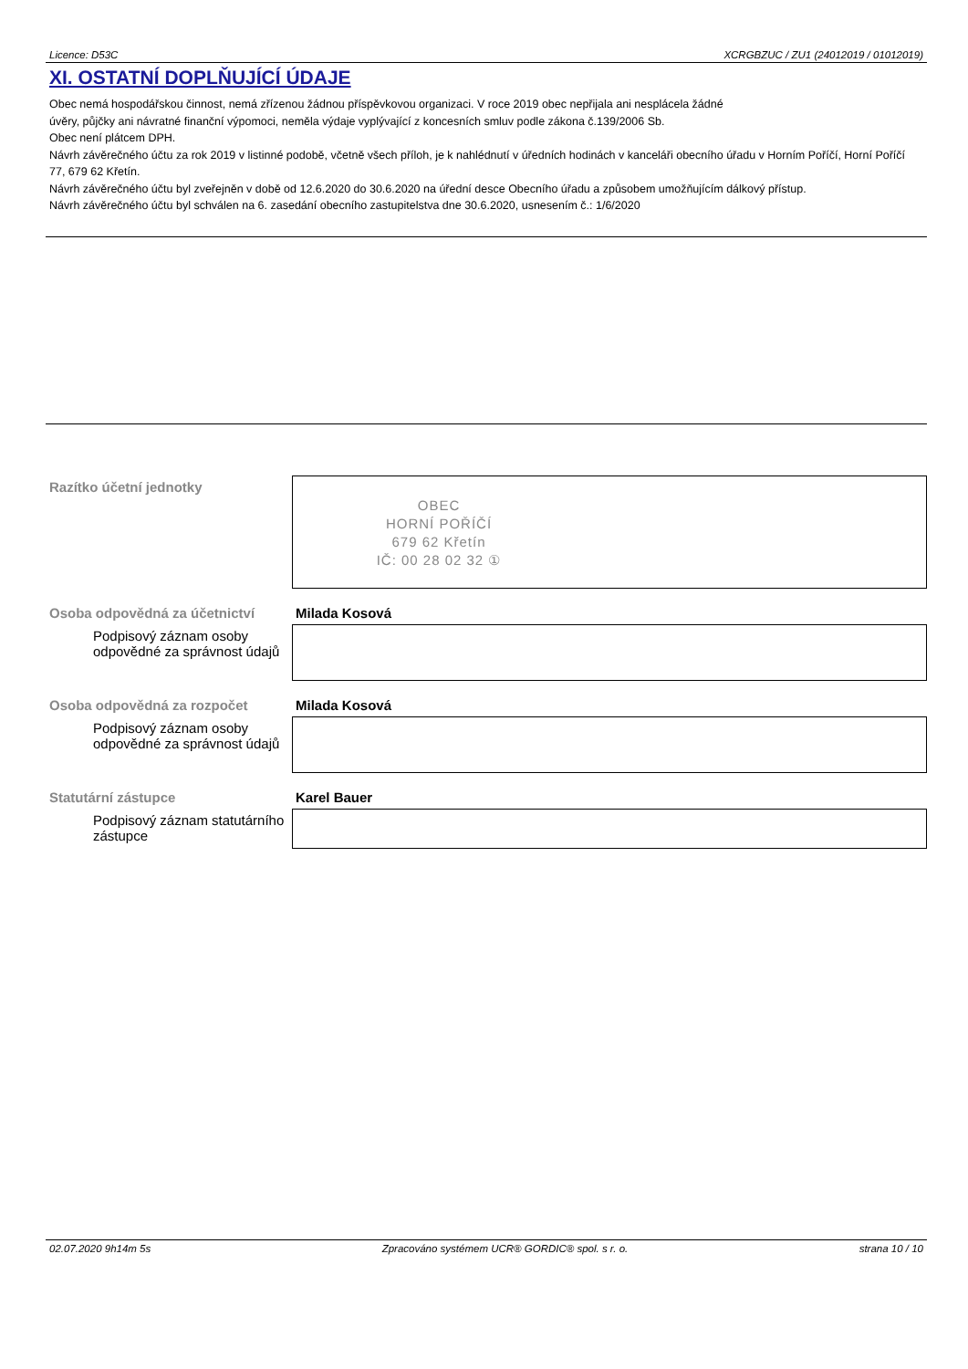Licence: D53C XCRGBZUC / ZU1 (24012019 / 01012019)
XI. OSTATNÍ DOPLŇUJÍCÍ ÚDAJE
Obec nemá hospodářskou činnost, nemá zřízenou žádnou příspěvkovou organizaci. V roce 2019 obec nepřijala ani nesplácela žádné
úvěry, půjčky ani návratné finanční výpomoci, neměla výdaje vyplývající z koncesních smluv podle zákona č.139/2006 Sb.
Obec není plátcem DPH.
Návrh závěrečného účtu za rok 2019 v listinné podobě, včetně všech příloh, je k nahlédnutí v úředních hodinách v kanceláři obecního úřadu v Horním Poříčí, Horní Poříčí 77, 679 62 Křetín.
Návrh závěrečného účtu byl zveřejněn v době od 12.6.2020 do 30.6.2020 na úřední desce Obecního úřadu a způsobem umožňujícím dálkový přístup.
Návrh závěrečného účtu byl schválen na 6. zasedání obecního zastupitelstva dne 30.6.2020, usnesením č.: 1/6/2020
Razítko účetní jednotky
OBEC
HORNÍ POŘÍČÍ
679 62 Křetín
IČ: 00 28 02 32 ①
Osoba odpovědná za účetnictví
Podpisový záznam osoby odpovědné za správnost údajů
Milada Kosová
Osoba odpovědná za rozpočet
Podpisový záznam osoby odpovědné za správnost údajů
Milada Kosová
Statutární zástupce
Podpisový záznam statutárního zástupce
Karel Bauer
02.07.2020 9h14m 5s Zpracováno systémem UCR® GORDIC® spol. s r. o. strana 10 / 10